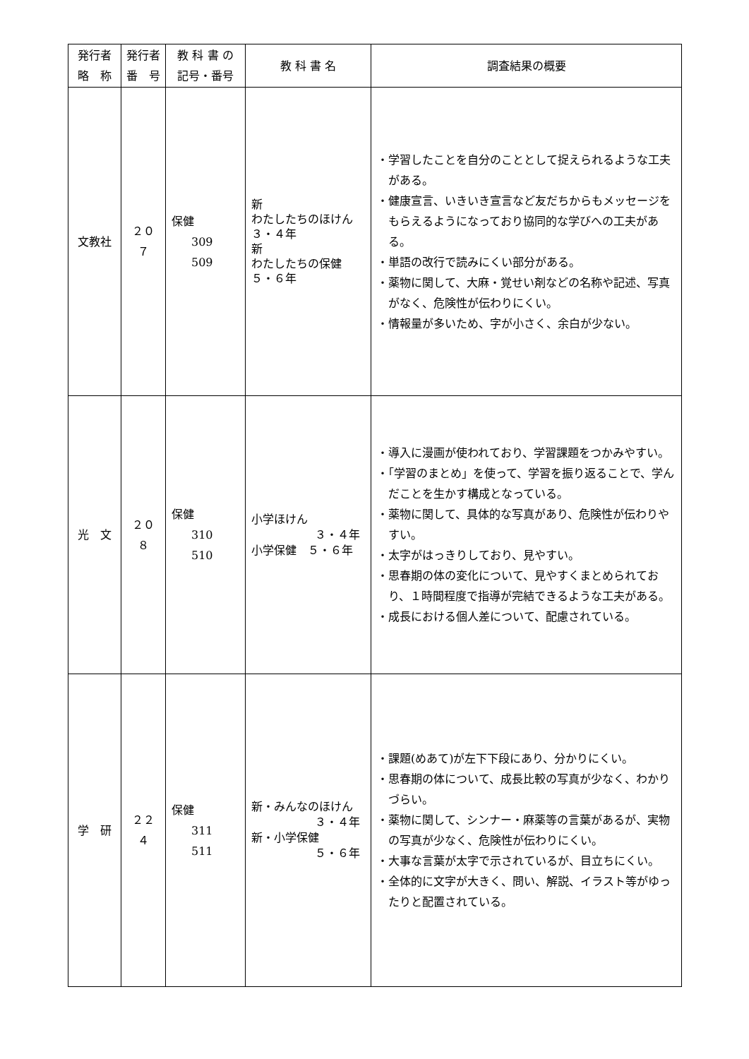| 発行者 略 称 | 発行者 番 号 | 教 科 書 の 記号・番号 | 教 科 書 名 | 調査結果の概要 |
| --- | --- | --- | --- | --- |
| 文教社 | ２０７ | 保健 309 509 | 新 わたしたちのほけん ３・４年 新 わたしたちの保健 ５・６年 | ・学習したことを自分のこととして捉えられるような工夫がある。 ・健康宣言、いきいき宣言など友だちからもメッセージをもらえるようになっており協同的な学びへの工夫がある。 ・単語の改行で読みにくい部分がある。 ・薬物に関して、大麻・覚せい剤などの名称や記述、写真がなく、危険性が伝わりにくい。 ・情報量が多いため、字が小さく、余白が少ない。 |
| 光 文 | ２０８ | 保健 310 510 | 小学ほけん ３・４年 小学保健 ５・６年 | ・導入に漫画が使われており、学習課題をつかみやすい。 ・「学習のまとめ」を使って、学習を振り返ることで、学んだことを生かす構成となっている。 ・薬物に関して、具体的な写真があり、危険性が伝わりやすい。 ・太字がはっきりしており、見やすい。 ・思春期の体の変化について、見やすくまとめられており、１時間程度で指導が完結できるような工夫がある。 ・成長における個人差について、配慮されている。 |
| 学 研 | ２２４ | 保健 311 511 | 新・みんなのほけん ３・４年 新・小学保健 ５・６年 | ・課題(めあて)が左下下段にあり、分かりにくい。 ・思春期の体について、成長比較の写真が少なく、わかりづらい。 ・薬物に関して、シンナー・麻薬等の言葉があるが、実物の写真が少なく、危険性が伝わりにくい。 ・大事な言葉が太字で示されているが、目立ちにくい。 ・全体的に文字が大きく、問い、解説、イラスト等がゆったりと配置されている。 |